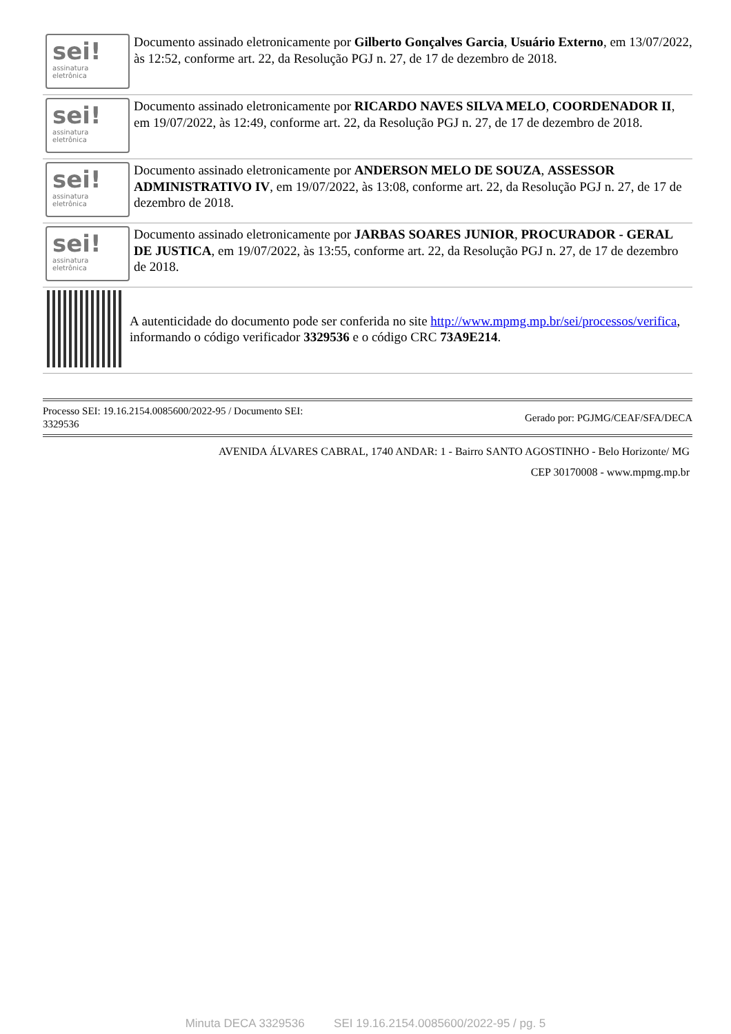sei!
assinatura
eletrônica
Documento assinado eletronicamente por Gilberto Gonçalves Garcia, Usuário Externo, em 13/07/2022, às 12:52, conforme art. 22, da Resolução PGJ n. 27, de 17 de dezembro de 2018.
sei!
assinatura
eletrônica
Documento assinado eletronicamente por RICARDO NAVES SILVA MELO, COORDENADOR II, em 19/07/2022, às 12:49, conforme art. 22, da Resolução PGJ n. 27, de 17 de dezembro de 2018.
sei!
assinatura
eletrônica
Documento assinado eletronicamente por ANDERSON MELO DE SOUZA, ASSESSOR ADMINISTRATIVO IV, em 19/07/2022, às 13:08, conforme art. 22, da Resolução PGJ n. 27, de 17 de dezembro de 2018.
sei!
assinatura
eletrônica
Documento assinado eletronicamente por JARBAS SOARES JUNIOR, PROCURADOR - GERAL DE JUSTICA, em 19/07/2022, às 13:55, conforme art. 22, da Resolução PGJ n. 27, de 17 de dezembro de 2018.
A autenticidade do documento pode ser conferida no site http://www.mpmg.mp.br/sei/processos/verifica, informando o código verificador 3329536 e o código CRC 73A9E214.
Processo SEI: 19.16.2154.0085600/2022-95 / Documento SEI:
3329536
Gerado por: PGJMG/CEAF/SFA/DECA
AVENIDA ÁLVARES CABRAL, 1740 ANDAR: 1 - Bairro SANTO AGOSTINHO - Belo Horizonte/ MG
CEP 30170008 - www.mpmg.mp.br
Minuta DECA 3329536 SEI 19.16.2154.0085600/2022-95 / pg. 5